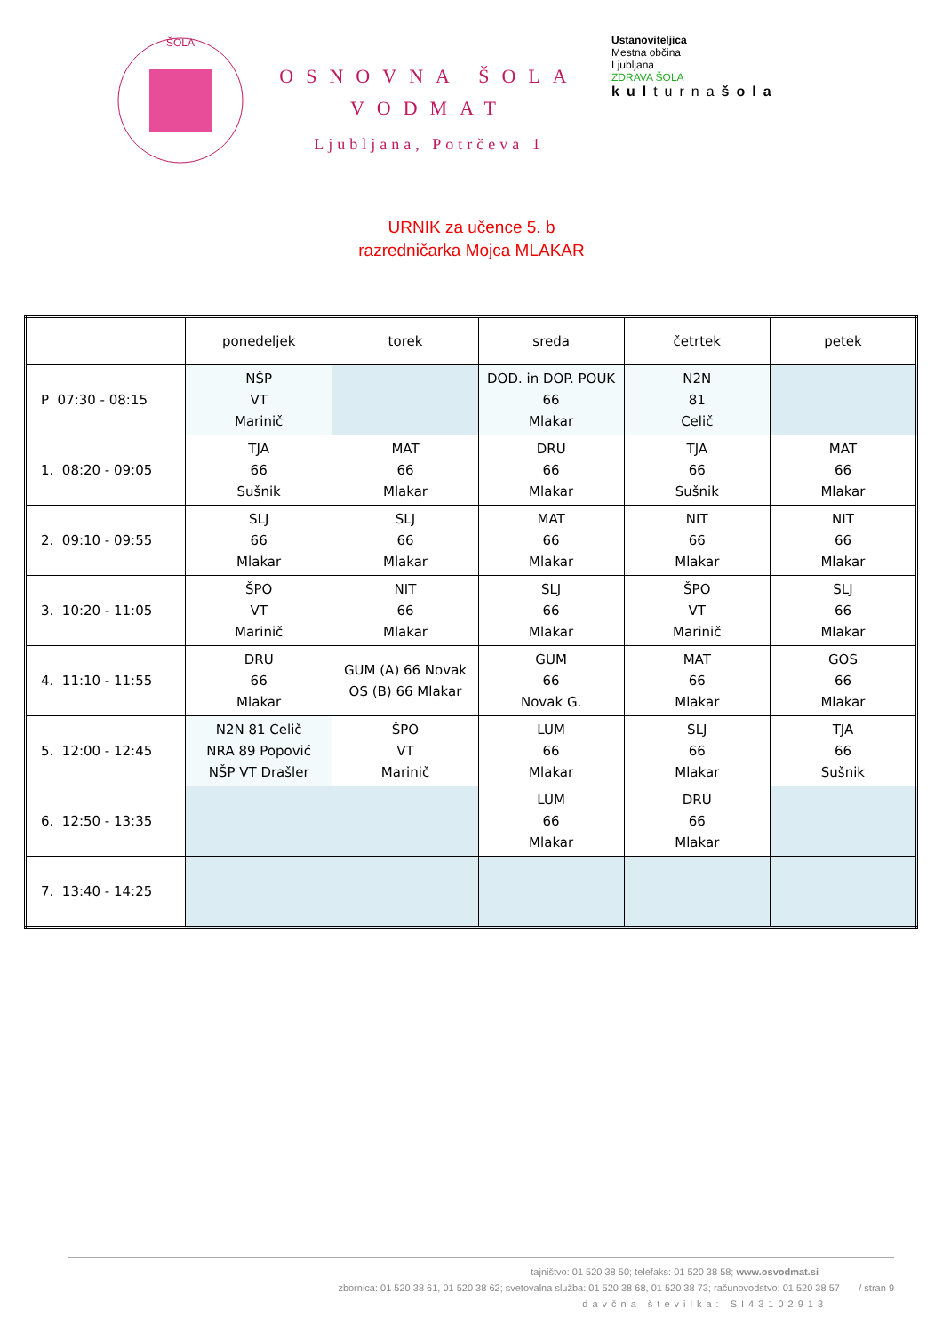ŠOLA
OSNOVNA ŠOLA
VODMAT
Ljubljana, Potrčeva 1
Ustanoviteljica
Mestna občina
Ljubljana
ZDRAVA ŠOLA
kulturnašola
URNIK za učence 5. b
razredničarka Mojca MLAKAR
| | ponedeljek | torek | sreda | četrtek | petek |
| --- | --- | --- | --- | --- | --- |
| P 07:30 - 08:15 | NŠP VT Marinič | | DOD. in DOP. POUK 66 Mlakar | N2N 81 Celič | |
| 1. 08:20 - 09:05 | TJA 66 Sušnik | MAT 66 Mlakar | DRU 66 Mlakar | TJA 66 Sušnik | MAT 66 Mlakar |
| 2. 09:10 - 09:55 | SLJ 66 Mlakar | SLJ 66 Mlakar | MAT 66 Mlakar | NIT 66 Mlakar | NIT 66 Mlakar |
| 3. 10:20 - 11:05 | ŠPO VT Marinič | NIT 66 Mlakar | SLJ 66 Mlakar | ŠPO VT Marinič | SLJ 66 Mlakar |
| 4. 11:10 - 11:55 | DRU 66 Mlakar | GUM (A) 66 Novak OS (B) 66 Mlakar | GUM 66 Novak G. | MAT 66 Mlakar | GOS 66 Mlakar |
| 5. 12:00 - 12:45 | N2N 81 Celič NRA 89 Popović NŠP VT Drašler | ŠPO VT Marinič | LUM 66 Mlakar | SLJ 66 Mlakar | TJA 66 Sušnik |
| 6. 12:50 - 13:35 | | | LUM 66 Mlakar | DRU 66 Mlakar | |
| 7. 13:40 - 14:25 | | | | | |
tajništvo: 01 520 38 50; telefaks: 01 520 38 58; www.osvodmat.si
zbornica: 01 520 38 61, 01 520 38 62; svetovalna služba: 01 520 38 68, 01 520 38 73; računovodstvo: 01 520 38 57 / stran 9
davčna številka: SI43102913